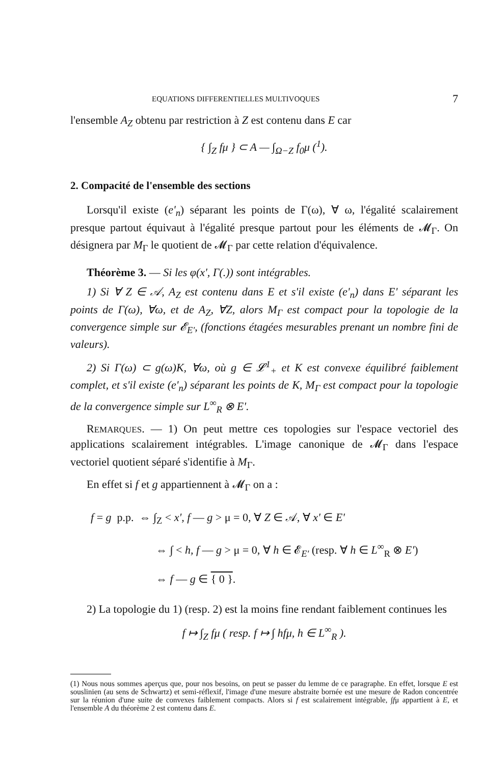EQUATIONS DIFFERENTIELLES MULTIVOQUES 7
l'ensemble A<sub>Z</sub> obtenu par restriction à Z est contenu dans E car
{ ∫<sub>Z</sub> fμ } ⊂ A — ∫<sub>Ω−Z</sub> f<sub>0</sub>μ (<sup>1</sup>).
2. Compacité de l'ensemble des sections
Lorsqu'il existe (e'<sub>n</sub>) séparant les points de Γ(ω), ∀ ω, l'égalité scalairement presque partout équivaut à l'égalité presque partout pour les éléments de 𝓜<sub>Γ</sub>. On désignera par M<sub>Γ</sub> le quotient de 𝓜<sub>Γ</sub> par cette relation d'équivalence.
Théorème 3. — Si les φ(x', Γ(.)) sont intégrables.
1) Si ∀ Z ∈ 𝒜, A<sub>Z</sub> est contenu dans E et s'il existe (e'<sub>n</sub>) dans E' séparant les points de Γ(ω), ∀ω, et de A<sub>Z</sub>, ∀Z, alors M<sub>Γ</sub> est compact pour la topologie de la convergence simple sur 𝓔<sub>E'</sub>, (fonctions étagées mesurables prenant un nombre fini de valeurs).
2) Si Γ(ω) ⊂ g(ω)K, ∀ω, où g ∈ 𝓛<sup>1</sup><sub>+</sub> et K est convexe équilibré faiblement complet, et s'il existe (e'<sub>n</sub>) séparant les points de K, M<sub>Γ</sub> est compact pour la topologie de la convergence simple sur L<sup>∞</sup><sub>R</sub> ⊗ E'.
REMARQUES. — 1) On peut mettre ces topologies sur l'espace vectoriel des applications scalairement intégrables. L'image canonique de 𝓜<sub>Γ</sub> dans l'espace vectoriel quotient séparé s'identifie à M<sub>Γ</sub>.
En effet si f et g appartiennent à 𝓜<sub>Γ</sub> on a :
f = g p.p. ⇔ ∫<sub>Z</sub> < x', f — g > μ = 0, ∀ Z ∈ 𝒜, ∀ x' ∈ E'
⇔ ∫ < h, f — g > μ = 0, ∀ h ∈ 𝓔<sub>E'</sub> (resp. ∀ h ∈ L<sup>∞</sup><sub>R</sub> ⊗ E')
⇔ f — g ∈ { 0 }.
2) La topologie du 1) (resp. 2) est la moins fine rendant faiblement continues les
f ↦ ∫<sub>Z</sub> fμ ( resp. f ↦ ∫ hfμ, h ∈ L<sup>∞</sup><sub>R</sub> ).
(1) Nous nous sommes aperçus que, pour nos besoins, on peut se passer du lemme de ce paragraphe. En effet, lorsque E est souslinien (au sens de Schwartz) et semi-réflexif, l'image d'une mesure abstraite bornée est une mesure de Radon concentrée sur la réunion d'une suite de convexes faiblement compacts. Alors si f est scalairement intégrable, ∫fμ appartient à E, et l'ensemble A du théorème 2 est contenu dans E.